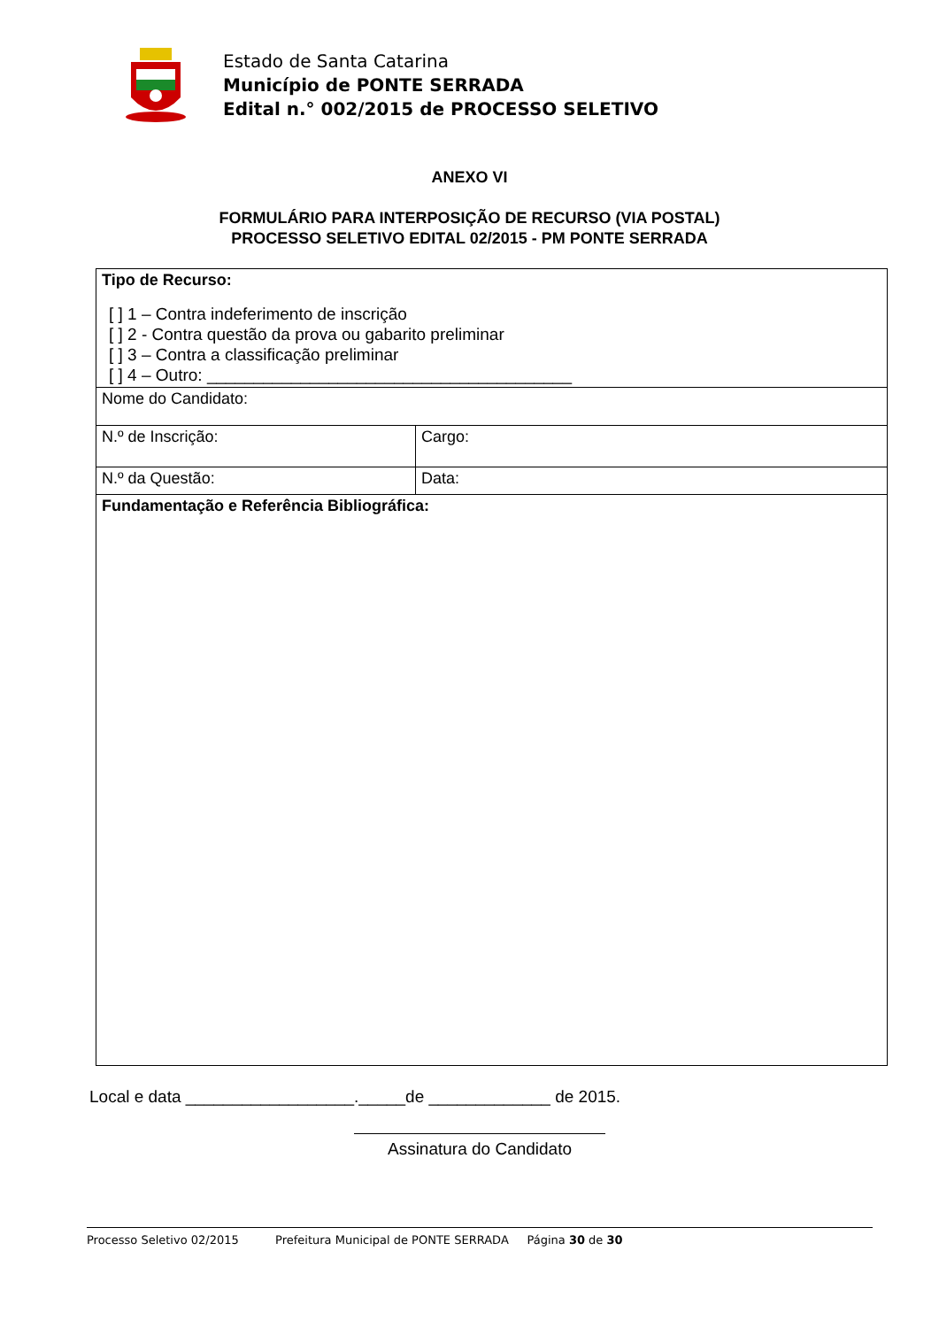Estado de Santa Catarina
Município de PONTE SERRADA
Edital n.° 002/2015 de PROCESSO SELETIVO
ANEXO VI
FORMULÁRIO PARA INTERPOSIÇÃO DE RECURSO (VIA POSTAL)
PROCESSO SELETIVO EDITAL 02/2015 - PM PONTE SERRADA
| Tipo de Recurso: [ ] 1 – Contra indeferimento de inscrição [ ] 2 - Contra questão da prova ou gabarito preliminar [ ] 3 – Contra a classificação preliminar [ ] 4 – Outro: _______________________________________ | |
| Nome do Candidato: | |
| N.º de Inscrição: | Cargo: |
| N.º da Questão: | Data: |
| Fundamentação e Referência Bibliográfica: | |
Local e data __________________._____de _____________ de 2015.
Assinatura do Candidato
Processo Seletivo 02/2015 Prefeitura Municipal de PONTE SERRADA Página 30 de 30